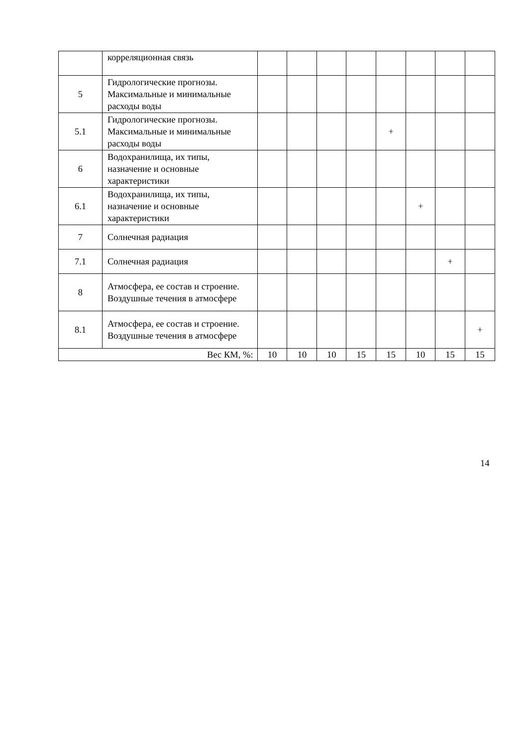| | корреляционная связь | | | | | | | | |
| 5 | Гидрологические прогнозы. Максимальные и минимальные расходы воды | | | | | | | | |
| 5.1 | Гидрологические прогнозы. Максимальные и минимальные расходы воды | | | | | + | | | |
| 6 | Водохранилища, их типы, назначение и основные характеристики | | | | | | | | |
| 6.1 | Водохранилища, их типы, назначение и основные характеристики | | | | | | + | | |
| 7 | Солнечная радиация | | | | | | | | |
| 7.1 | Солнечная радиация | | | | | | | + | |
| 8 | Атмосфера, ее состав и строение. Воздушные течения в атмосфере | | | | | | | | |
| 8.1 | Атмосфера, ее состав и строение. Воздушные течения в атмосфере | | | | | | | | + |
| Вес КМ, %: | | 10 | 10 | 10 | 15 | 15 | 10 | 15 | 15 |
14